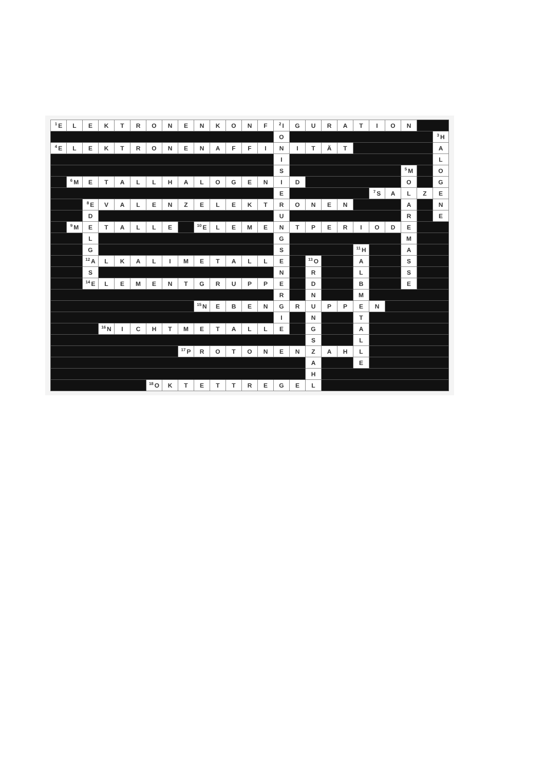| <sup>1</sup> E | L | E | K | T | R | O | N | E | N | K | O | N | F | <sup>2</sup> I | G | U | R | A | T | I | O | N | | |
| | | | | | | | | | | | | | | O | | | | | | | | | | <sup>3</sup>H |
| <sup>4</sup> E | L | E | K | T | R | O | N | E | N | A | F | F | I | N | I | T | Ä | T | | | | | | A |
| | | | | | | | | | | | | | | I | | | | | | | | | | L |
| | | | | | | | | | | | | | | S | | | | | | | | <sup>5</sup> M | | O |
| | <sup>6</sup> M | E | T | A | L | L | H | A | L | O | G | E | N | I | D | | | | | | | O | | G |
| | | | | | | | | | | | | | | E | | | | | | <sup>7</sup> S | A | L | Z | E |
| | | <sup>8</sup> E | V | A | L | E | N | Z | E | L | E | K | T | R | O | N | E | N | | | | A | | N |
| | | D | | | | | | | | | | | | U | | | | | | | | R | | E |
| | <sup>9</sup> M | E | T | A | L | L | E | | <sup>10</sup> E | L | E | M | E | N | T | P | E | R | I | O | D | E | | |
| | | L | | | | | | | | | | | | G | | | | | | | | M | | |
| | | G | | | | | | | | | | | | S | | | | | <sup>11</sup>H | | | A | | |
| | | <sup>12</sup> A | L | K | A | L | I | M | E | T | A | L | L | E | | <sup>13</sup>O | | | A | | | S | | |
| | | S | | | | | | | | | | | | N | | R | | | L | | | S | | |
| | | <sup>14</sup> E | L | E | M | E | N | T | G | R | U | P | P | E | | D | | | B | | | E | | |
| | | | | | | | | | | | | | | R | | N | | | M | | | | | |
| | | | | | | | | | <sup>15</sup>N | E | B | E | N | G | R | U | P | P | E | N | | | | |
| | | | | | | | | | | | | | | I | | N | | | T | | | | | |
| | | | <sup>16</sup>N | I | C | H | T | M | E | T | A | L | L | E | | G | | | A | | | | | |
| | | | | | | | | | | | | | | | | S | | | L | | | | | |
| | | | | | | | | <sup>17</sup>P | R | O | T | O | N | E | N | Z | A | H | L | | | | | |
| | | | | | | | | | | | | | | | | A | | | E | | | | | |
| | | | | | | | | | | | | | | | | H | | | | | | | | |
| | | | | | | <sup>18</sup>O | K | T | E | T | T | R | E | G | E | L | | | | | | | | |